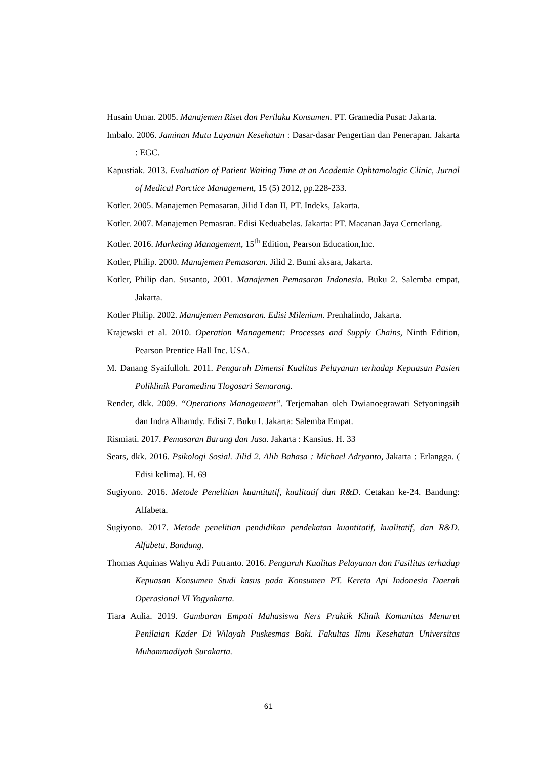Husain Umar. 2005. Manajemen Riset dan Perilaku Konsumen. PT. Gramedia Pusat: Jakarta.
Imbalo. 2006. Jaminan Mutu Layanan Kesehatan : Dasar-dasar Pengertian dan Penerapan. Jakarta : EGC.
Kapustiak. 2013. Evaluation of Patient Waiting Time at an Academic Ophtamologic Clinic, Jurnal of Medical Parctice Management, 15 (5) 2012, pp.228-233.
Kotler. 2005. Manajemen Pemasaran, Jilid I dan II, PT. Indeks, Jakarta.
Kotler. 2007. Manajemen Pemasran. Edisi Keduabelas. Jakarta: PT. Macanan Jaya Cemerlang.
Kotler. 2016. Marketing Management, 15<sup>th</sup> Edition, Pearson Education,Inc.
Kotler, Philip. 2000. Manajemen Pemasaran. Jilid 2. Bumi aksara, Jakarta.
Kotler, Philip dan. Susanto, 2001. Manajemen Pemasaran Indonesia. Buku 2. Salemba empat, Jakarta.
Kotler Philip. 2002. Manajemen Pemasaran. Edisi Milenium. Prenhalindo, Jakarta.
Krajewski et al. 2010. Operation Management: Processes and Supply Chains, Ninth Edition, Pearson Prentice Hall Inc. USA.
M. Danang Syaifulloh. 2011. Pengaruh Dimensi Kualitas Pelayanan terhadap Kepuasan Pasien Poliklinik Paramedina Tlogosari Semarang.
Render, dkk. 2009. “Operations Management”. Terjemahan oleh Dwianoegrawati Setyoningsih dan Indra Alhamdy. Edisi 7. Buku I. Jakarta: Salemba Empat.
Rismiati. 2017. Pemasaran Barang dan Jasa. Jakarta : Kansius. H. 33
Sears, dkk. 2016. Psikologi Sosial. Jilid 2. Alih Bahasa : Michael Adryanto, Jakarta : Erlangga. ( Edisi kelima). H. 69
Sugiyono. 2016. Metode Penelitian kuantitatif, kualitatif dan R&D. Cetakan ke-24. Bandung: Alfabeta.
Sugiyono. 2017. Metode penelitian pendidikan pendekatan kuantitatif, kualitatif, dan R&D. Alfabeta. Bandung.
Thomas Aquinas Wahyu Adi Putranto. 2016. Pengaruh Kualitas Pelayanan dan Fasilitas terhadap Kepuasan Konsumen Studi kasus pada Konsumen PT. Kereta Api Indonesia Daerah Operasional VI Yogyakarta.
Tiara Aulia. 2019. Gambaran Empati Mahasiswa Ners Praktik Klinik Komunitas Menurut Penilaian Kader Di Wilayah Puskesmas Baki. Fakultas Ilmu Kesehatan Universitas Muhammadiyah Surakarta.
61